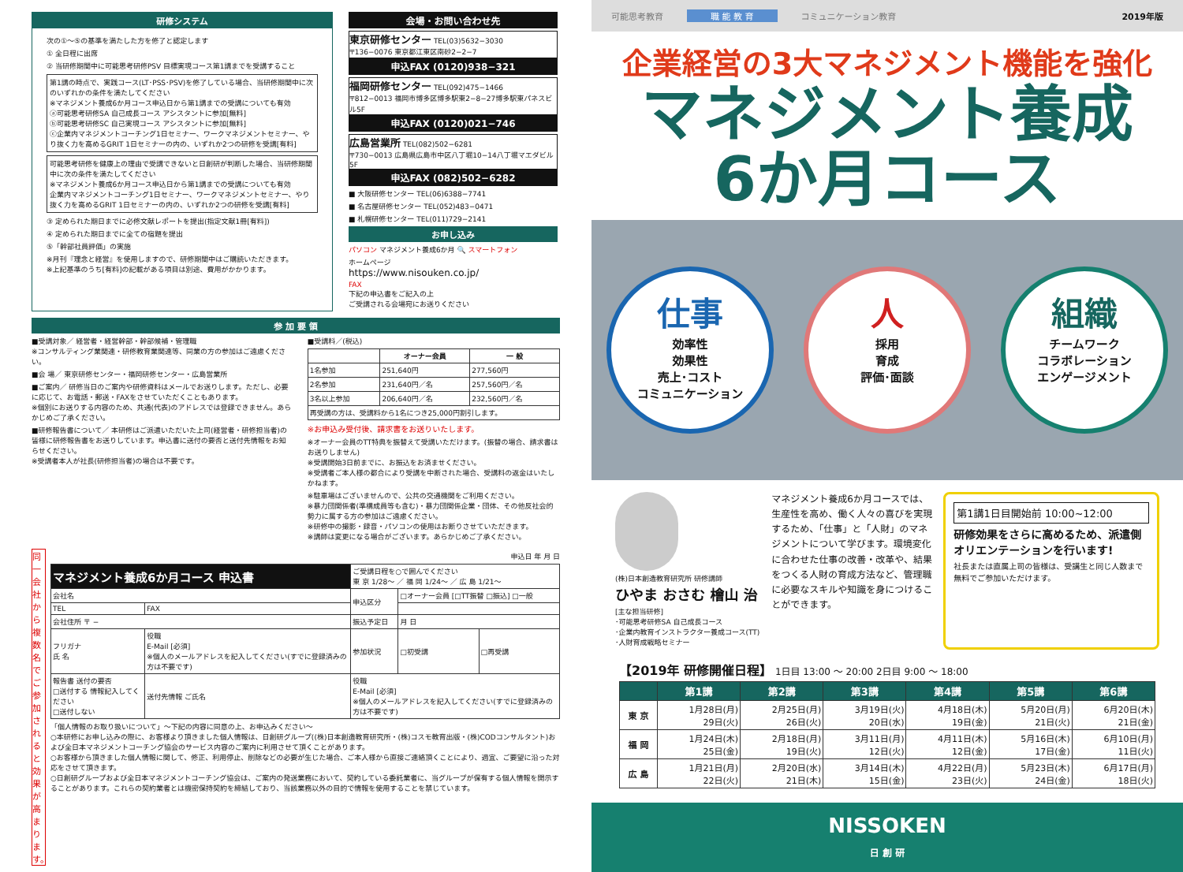研修システム
次の①～⑤の基準を満たした方を修了と認定します
① 全日程に出席
② 当研修期間中に可能思考研修PSV 目標実現コース第1講までを受講すること
第1講の時点で、実践コース(LT･PSS･PSV)を修了している場合、当研修期間中に次のいずれかの条件を満たしてください
※マネジメント養成6か月コース申込日から第1講までの受講についても有効
ⓐ可能思考研修SA 自己成長コース アシスタントに参加[無料]
ⓑ可能思考研修SC 自己実現コース アシスタントに参加[無料]
ⓒ企業内マネジメントコーチング1日セミナー、ワークマネジメントセミナー、やり抜く力を高めるGRIT 1日セミナーの内の、いずれか2つの研修を受講[有料]
可能思考研修を健康上の理由で受講できないと日創研が判断した場合、当研修期間中に次の条件を満たしてください
※マネジメント養成6か月コース申込日から第1講までの受講についても有効
企業内マネジメントコーチング1日セミナー、ワークマネジメントセミナー、やり抜く力を高めるGRIT 1日セミナーの内の、いずれか2つの研修を受講[有料]
③ 定められた期日までに必修文献レポートを提出(指定文献1冊[有料])
④ 定められた期日までに全ての宿題を提出
⑤「幹部社員評価」の実施
※月刊『理念と経営』を使用しますので、研修期間中はご購読いただきます。
※上記基準のうち[有料]の記載がある項目は別途、費用がかかります。
会場・お問い合わせ先
東京研修センター TEL(03)5632−3030
〒136−0076 東京都江東区南砂2−2−7
申込FAX (0120)938−321
福岡研修センター TEL(092)475−1466
〒812−0013 福岡市博多区博多駅東2−8−27博多駅東パネスビル5F
申込FAX (0120)021−746
広島営業所 TEL(082)502−6281
〒730−0013 広島県広島市中区八丁堀10−14八丁堀マエダビル5F
申込FAX (082)502−6282
■ 大阪研修センター TEL(06)6388−7741
■ 名古屋研修センター TEL(052)483−0471
■ 札幌研修センター TEL(011)729−2141
お申し込み
パソコン マネジメント養成6か月 🔍 スマートフォン
ホームページ
https://www.nisouken.co.jp/
FAX
下記の申込書をご記入の上
ご受講される会場宛にお送りください
参 加 要 領
■受講対象／ 経営者・経営幹部・幹部候補・管理職
※コンサルティング業関連・研修教育業関連等、同業の方の参加はご遠慮ください。
■会 場／ 東京研修センター・福岡研修センター・広島営業所
■ご案内／ 研修当日のご案内や研修資料はメールでお送りします。ただし、必要に応じて、お電話・郵送・FAXをさせていただくこともあります。
※個別にお送りする内容のため、共通(代表)のアドレスでは登録できません。あらかじめご了承ください。
■研修報告書について／ 本研修はご派遣いただいた上司(経営者・研修担当者)の皆様に研修報告書をお送りしています。申込書に送付の要否と送付先情報をお知らせください。
※受講者本人が社長(研修担当者)の場合は不要です。
■受講料／(税込)
| | オーナー会員 | 一 般 |
| --- | --- | --- |
| 1名参加 | 251,640円 | 277,560円 |
| 2名参加 | 231,640円／名 | 257,560円／名 |
| 3名以上参加 | 206,640円／名 | 232,560円／名 |
| 再受講の方は、受講料から1名につき25,000円割引します。 | | |
※お申込み受付後、請求書をお送りいたします。
※オーナー会員のTT特典を振替えて受講いただけます。(振替の場合、請求書はお送りしません)
※受講開始3日前までに、お振込をお済ませください。
※受講者ご本人様の都合により受講を中断された場合、受講料の返金はいたしかねます。
※駐車場はございませんので、公共の交通機関をご利用ください。
※暴力団関係者(準構成員等も含む)・暴力団関係企業・団体、その他反社会的勢力に属する方の参加はご遠慮ください。
※研修中の撮影・録音・パソコンの使用はお断りさせていただきます。
※講師は変更になる場合がございます。あらかじめご了承ください。
同一会社から複数名でご参加されると効果が高まります。
申込日 年 月 日
| マネジメント養成6か月コース 申込書 | | ご受講日程を○で囲んでください 東 京 1/28～ ／ 福 岡 1/24～ ／ 広 島 1/21～ | | |
| 会社名 | | 申込区分 | □オーナー会員 [□TT振替 □振込] □一般 | |
| TEL | FAX | | | |
| 会社住所 〒 − | | 振込予定日 | 月 日 | |
| フリガナ 氏 名 | 役職 E-Mail [必須] ※個人のメールアドレスを記入してください(すでに登録済みの方は不要です) | 参加状況 | □初受講 | □再受講 |
| 報告書 送付の要否 □送付する 情報記入してください □送付しない | 送付先情報 ご氏名 | 役職 E-Mail [必須] ※個人のメールアドレスを記入してください(すでに登録済みの方は不要です) | | |
「個人情報のお取り扱いについて」～下記の内容に同意の上、お申込みください～
○本研修にお申し込みの際に、お客様より頂きました個人情報は、日創研グループ((株)日本創造教育研究所・(株)コスモ教育出版・(株)CODコンサルタント)および全日本マネジメントコーチング協会のサービス内容のご案内に利用させて頂くことがあります。
○お客様から頂きました個人情報に関して、修正、利用停止、削除などの必要が生じた場合、ご本人様から直接ご連絡頂くことにより、適宜、ご要望に沿った対応をさせて頂きます。
○日創研グループおよび全日本マネジメントコーチング協会は、ご案内の発送業務において、契約している委託業者に、当グループが保有する個人情報を開示することがあります。これらの契約業者とは機密保持契約を締結しており、当該業務以外の目的で情報を使用することを禁じています。
可能思考教育 職 能 教 育 コミュニケーション教育 2019年版
企業経営の3大マネジメント機能を強化
マネジメント養成
6か月コース
仕事
効率性
効果性
売上･コスト
コミュニケーション
人
採用
育成
評価･面談
組織
チームワーク
コラボレーション
エンゲージメント
(株)日本創造教育研究所 研修講師
ひやま おさむ 檜山 治
[主な担当研修]
･可能思考研修SA 自己成長コース
･企業内教育インストラクター養成コース(TT)
･人財育成戦略セミナー
マネジメント養成6か月コースでは、生産性を高め、働く人々の喜びを実現するため、「仕事」と「人財」のマネジメントについて学びます。環境変化に合わせた仕事の改善・改革や、結果をつくる人財の育成方法など、管理職に必要なスキルや知識を身につけることができます。
第1講1日目開始前 10:00~12:00
研修効果をさらに高めるため、派遣側オリエンテーションを行います!
社長または直属上司の皆様は、受講生と同じ人数まで無料でご参加いただけます。
【2019年 研修開催日程】 1日目 13:00 ～ 20:00 2日目 9:00 ～ 18:00
| | 第1講 | 第2講 | 第3講 | 第4講 | 第5講 | 第6講 |
| --- | --- | --- | --- | --- | --- | --- |
| 東 京 | 1月28日(月) 29日(火) | 2月25日(月) 26日(火) | 3月19日(火) 20日(水) | 4月18日(木) 19日(金) | 5月20日(月) 21日(火) | 6月20日(木) 21日(金) |
| 福 岡 | 1月24日(木) 25日(金) | 2月18日(月) 19日(火) | 3月11日(月) 12日(火) | 4月11日(木) 12日(金) | 5月16日(木) 17日(金) | 6月10日(月) 11日(火) |
| 広 島 | 1月21日(月) 22日(火) | 2月20日(水) 21日(木) | 3月14日(木) 15日(金) | 4月22日(月) 23日(火) | 5月23日(木) 24日(金) | 6月17日(月) 18日(火) |
NISSOKEN
日 創 研